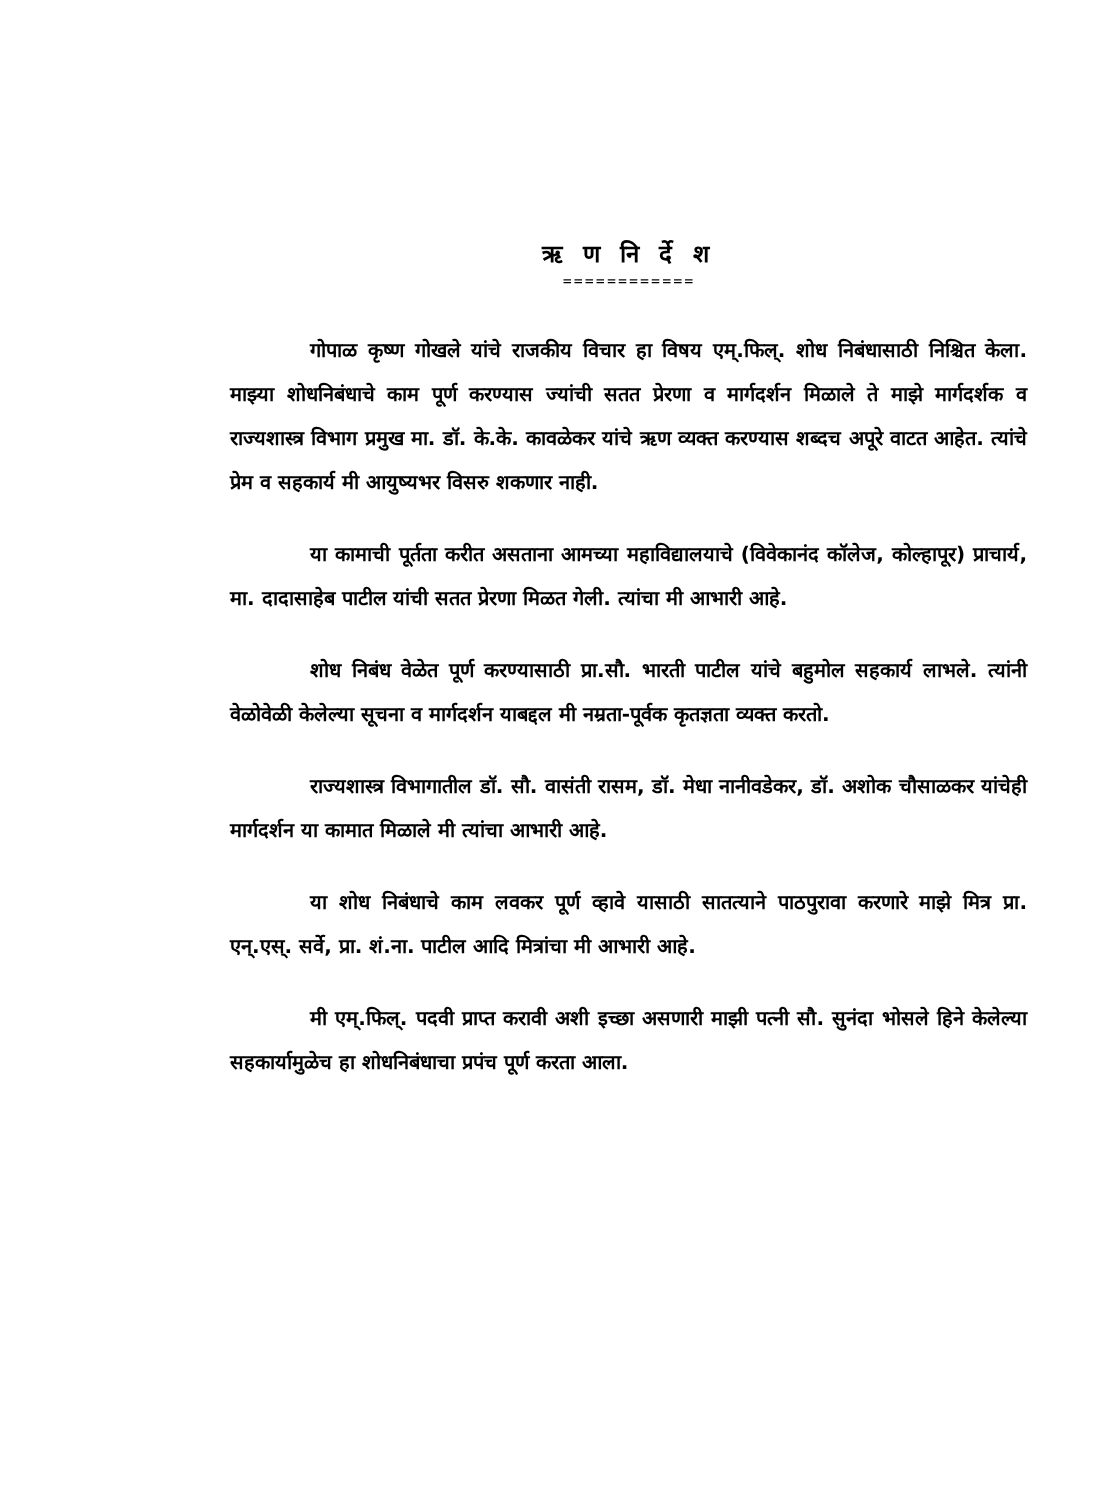ऋ ण नि र्दे श
============
गोपाळ कृष्ण गोखले यांचे राजकीय विचार हा विषय एम्.फिल्. शोध निबंधासाठी निश्चित केला. माझ्या शोधनिबंधाचे काम पूर्ण करण्यास ज्यांची सतत प्रेरणा व मार्गदर्शन मिळाले ते माझे मार्गदर्शक व राज्यशास्त्र विभाग प्रमुख मा. डॉ. के.के. कावळेकर यांचे ऋण व्यक्त करण्यास शब्दच अपूरे वाटत आहेत. त्यांचे प्रेम व सहकार्य मी आयुष्यभर विसरु शकणार नाही.
या कामाची पूर्तता करीत असताना आमच्या महाविद्यालयाचे (विवेकानंद कॉलेज, कोल्हापूर) प्राचार्य, मा. दादासाहेब पाटील यांची सतत प्रेरणा मिळत गेली. त्यांचा मी आभारी आहे.
शोध निबंध वेळेत पूर्ण करण्यासाठी प्रा.सौ. भारती पाटील यांचे बहुमोल सहकार्य लाभले. त्यांनी वेळोवेळी केलेल्या सूचना व मार्गदर्शन याबद्दल मी नम्रता-पूर्वक कृतज्ञता व्यक्त करतो.
राज्यशास्त्र विभागातील डॉ. सौ. वासंती रासम, डॉ. मेधा नानीवडेकर, डॉ. अशोक चौसाळकर यांचेही मार्गदर्शन या कामात मिळाले मी त्यांचा आभारी आहे.
या शोध निबंधाचे काम लवकर पूर्ण व्हावे यासाठी सातत्याने पाठपुरावा करणारे माझे मित्र प्रा. एन्.एस्. सर्वे, प्रा. शं.ना. पाटील आदि मित्रांचा मी आभारी आहे.
मी एम्.फिल्. पदवी प्राप्त करावी अशी इच्छा असणारी माझी पत्नी सौ. सुनंदा भोसले हिने केलेल्या सहकार्यामुळेच हा शोधनिबंधाचा प्रपंच पूर्ण करता आला.